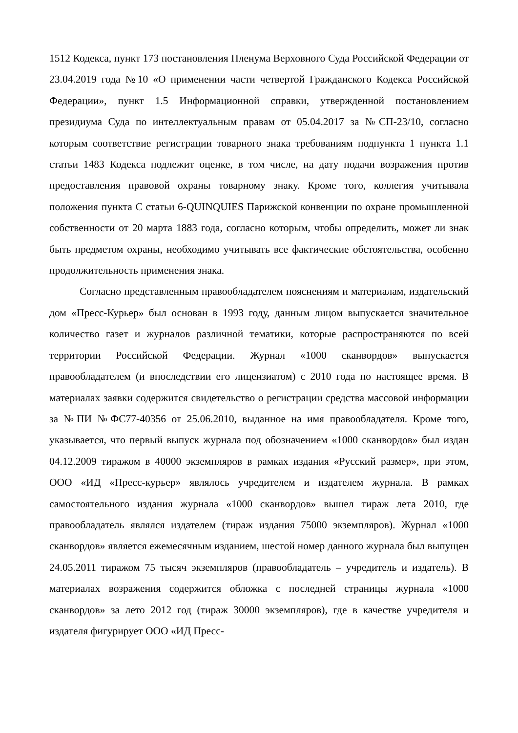1512 Кодекса, пункт 173 постановления Пленума Верховного Суда Российской Федерации от 23.04.2019 года №10 «О применении части четвертой Гражданского Кодекса Российской Федерации», пункт 1.5 Информационной справки, утвержденной постановлением президиума Суда по интеллектуальным правам от 05.04.2017 за №СП-23/10, согласно которым соответствие регистрации товарного знака требованиям подпункта 1 пункта 1.1 статьи 1483 Кодекса подлежит оценке, в том числе, на дату подачи возражения против предоставления правовой охраны товарному знаку. Кроме того, коллегия учитывала положения пункта С статьи 6-QUINQUIES Парижской конвенции по охране промышленной собственности от 20 марта 1883 года, согласно которым, чтобы определить, может ли знак быть предметом охраны, необходимо учитывать все фактические обстоятельства, особенно продолжительность применения знака.
Согласно представленным правообладателем пояснениям и материалам, издательский дом «Пресс-Курьер» был основан в 1993 году, данным лицом выпускается значительное количество газет и журналов различной тематики, которые распространяются по всей территории Российской Федерации. Журнал «1000 сканвордов» выпускается правообладателем (и впоследствии его лицензиатом) с 2010 года по настоящее время. В материалах заявки содержится свидетельство о регистрации средства массовой информации за №ПИ №ФС77-40356 от 25.06.2010, выданное на имя правообладателя. Кроме того, указывается, что первый выпуск журнала под обозначением «1000 сканвордов» был издан 04.12.2009 тиражом в 40000 экземпляров в рамках издания «Русский размер», при этом, ООО «ИД «Пресс-курьер» являлось учредителем и издателем журнала. В рамках самостоятельного издания журнала «1000 сканвордов» вышел тираж лета 2010, где правообладатель являлся издателем (тираж издания 75000 экземпляров). Журнал «1000 сканвордов» является ежемесячным изданием, шестой номер данного журнала был выпущен 24.05.2011 тиражом 75 тысяч экземпляров (правообладатель – учредитель и издатель). В материалах возражения содержится обложка с последней страницы журнала «1000 сканвордов» за лето 2012 год (тираж 30000 экземпляров), где в качестве учредителя и издателя фигурирует ООО «ИД Пресс-